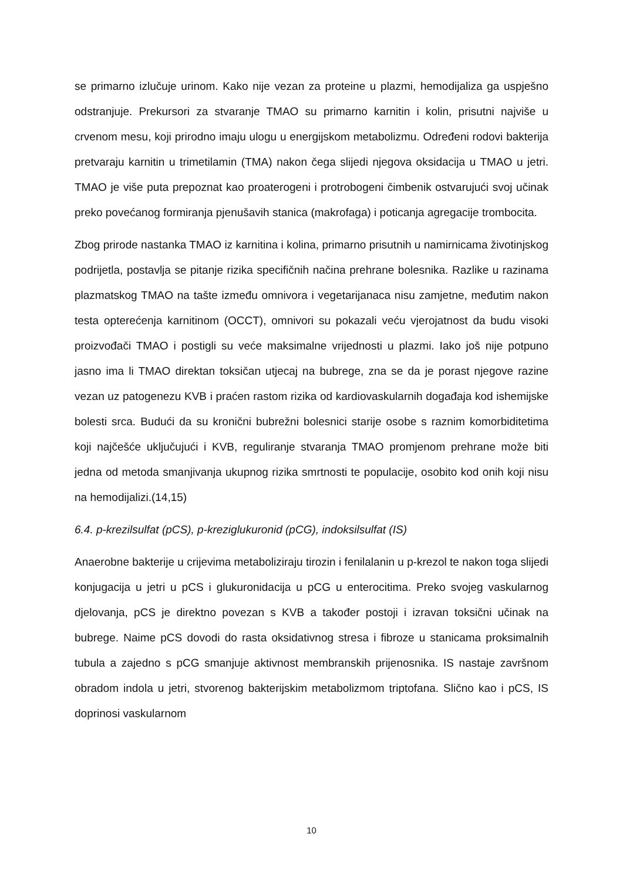se primarno izlučuje urinom. Kako nije vezan za proteine u plazmi, hemodijaliza ga uspješno odstranjuje. Prekursori za stvaranje TMAO su primarno karnitin i kolin, prisutni najviše u crvenom mesu, koji prirodno imaju ulogu u energijskom metabolizmu. Određeni rodovi bakterija pretvaraju karnitin u trimetilamin (TMA) nakon čega slijedi njegova oksidacija u TMAO u jetri. TMAO je više puta prepoznat kao proaterogeni i protrobogeni čimbenik ostvarujući svoj učinak preko povećanog formiranja pjenušavih stanica (makrofaga) i poticanja agregacije trombocita.
Zbog prirode nastanka TMAO iz karnitina i kolina, primarno prisutnih u namirnicama životinjskog podrijetla, postavlja se pitanje rizika specifičnih načina prehrane bolesnika. Razlike u razinama plazmatskog TMAO na tašte između omnivora i vegetarijanaca nisu zamjetne, međutim nakon testa opterećenja karnitinom (OCCT), omnivori su pokazali veću vjerojatnost da budu visoki proizvođači TMAO i postigli su veće maksimalne vrijednosti u plazmi. Iako još nije potpuno jasno ima li TMAO direktan toksičan utjecaj na bubrege, zna se da je porast njegove razine vezan uz patogenezu KVB i praćen rastom rizika od kardiovaskularnih događaja kod ishemijske bolesti srca. Budući da su kronični bubrežni bolesnici starije osobe s raznim komorbiditetima koji najčešće uključujući i KVB, reguliranje stvaranja TMAO promjenom prehrane može biti jedna od metoda smanjivanja ukupnog rizika smrtnosti te populacije, osobito kod onih koji nisu na hemodijalizi.(14,15)
6.4. p-krezilsulfat (pCS), p-kreziglukuronid (pCG), indoksilsulfat (IS)
Anaerobne bakterije u crijevima metaboliziraju tirozin i fenilalanin u p-krezol te nakon toga slijedi konjugacija u jetri u pCS i glukuronidacija u pCG u enterocitima. Preko svojeg vaskularnog djelovanja, pCS je direktno povezan s KVB a također postoji i izravan toksični učinak na bubrege. Naime pCS dovodi do rasta oksidativnog stresa i fibroze u stanicama proksimalnih tubula a zajedno s pCG smanjuje aktivnost membranskih prijenosnika. IS nastaje završnom obradom indola u jetri, stvorenog bakterijskim metabolizmom triptofana. Slično kao i pCS, IS doprinosi vaskularnom
10